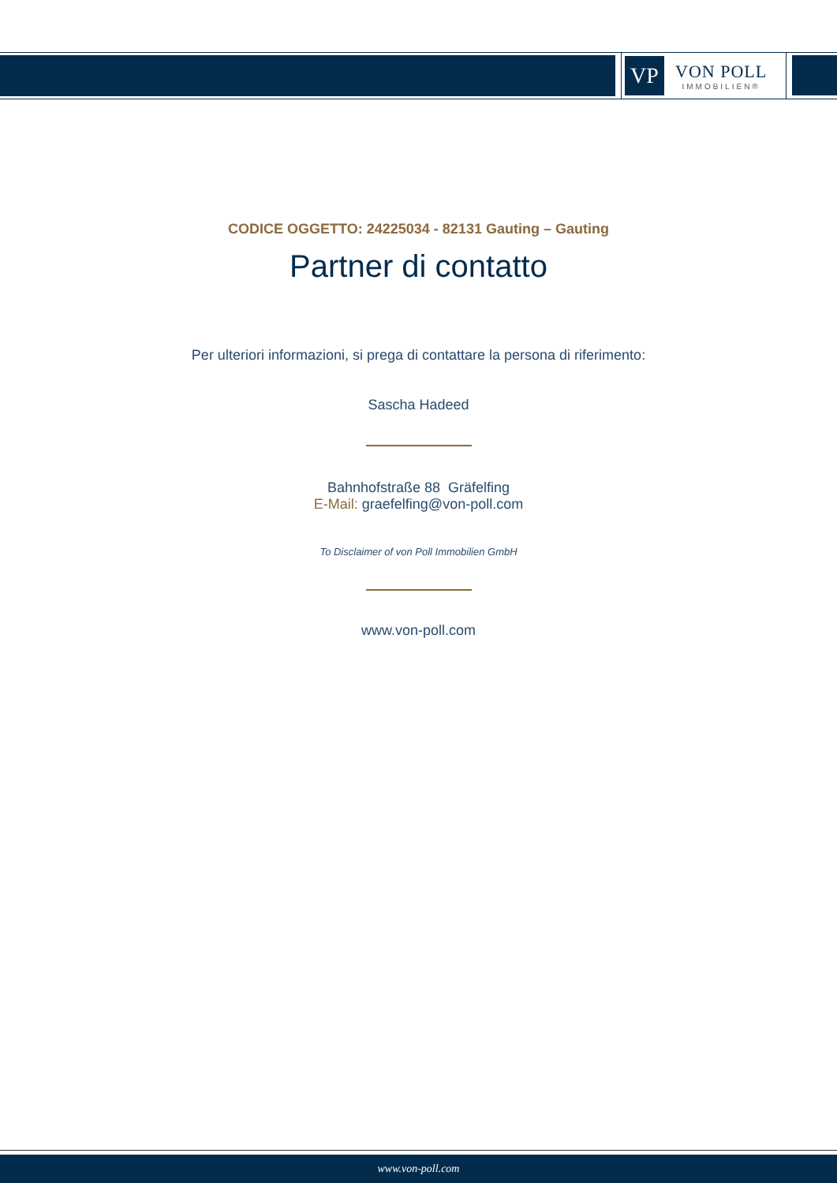VP
VON POLL
IMMOBILIEN®
CODICE OGGETTO: 24225034 - 82131 Gauting – Gauting
Partner di contatto
Per ulteriori informazioni, si prega di contattare la persona di riferimento:
Sascha Hadeed
Bahnhofstraße 88 Gräfelfing
E-Mail: graefelfing@von-poll.com
To Disclaimer of von Poll Immobilien GmbH
www.von-poll.com
www.von-poll.com